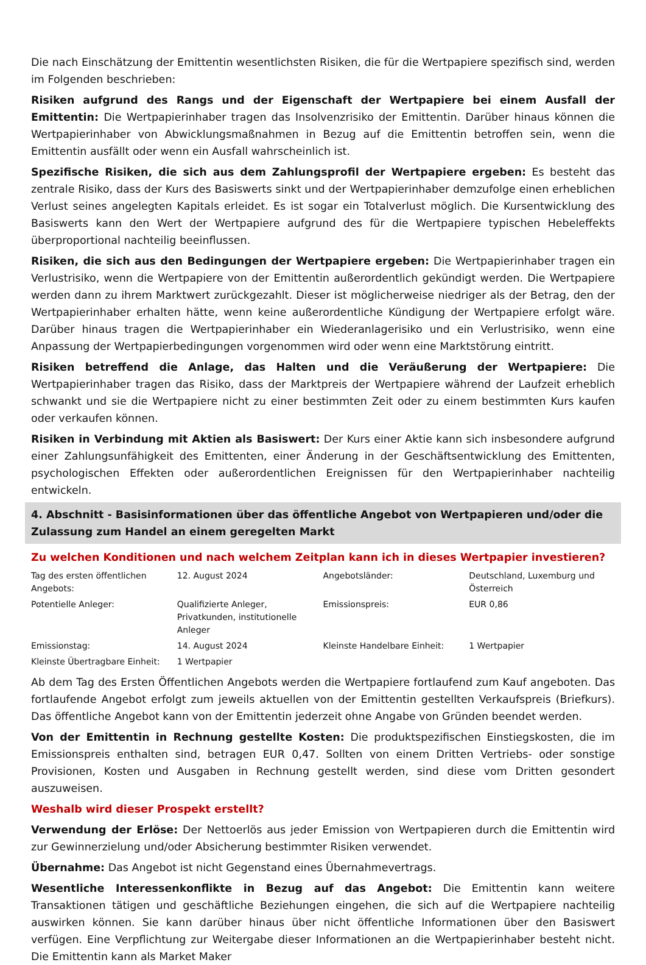Die nach Einschätzung der Emittentin wesentlichsten Risiken, die für die Wertpapiere spezifisch sind, werden im Folgenden beschrieben:
Risiken aufgrund des Rangs und der Eigenschaft der Wertpapiere bei einem Ausfall der Emittentin: Die Wertpapierinhaber tragen das Insolvenzrisiko der Emittentin. Darüber hinaus können die Wertpapierinhaber von Abwicklungsmaßnahmen in Bezug auf die Emittentin betroffen sein, wenn die Emittentin ausfällt oder wenn ein Ausfall wahrscheinlich ist.
Spezifische Risiken, die sich aus dem Zahlungsprofil der Wertpapiere ergeben: Es besteht das zentrale Risiko, dass der Kurs des Basiswerts sinkt und der Wertpapierinhaber demzufolge einen erheblichen Verlust seines angelegten Kapitals erleidet. Es ist sogar ein Totalverlust möglich. Die Kursentwicklung des Basiswerts kann den Wert der Wertpapiere aufgrund des für die Wertpapiere typischen Hebeleffekts überproportional nachteilig beeinflussen.
Risiken, die sich aus den Bedingungen der Wertpapiere ergeben: Die Wertpapierinhaber tragen ein Verlustrisiko, wenn die Wertpapiere von der Emittentin außerordentlich gekündigt werden. Die Wertpapiere werden dann zu ihrem Marktwert zurückgezahlt. Dieser ist möglicherweise niedriger als der Betrag, den der Wertpapierinhaber erhalten hätte, wenn keine außerordentliche Kündigung der Wertpapiere erfolgt wäre. Darüber hinaus tragen die Wertpapierinhaber ein Wiederanlagerisiko und ein Verlustrisiko, wenn eine Anpassung der Wertpapierbedingungen vorgenommen wird oder wenn eine Marktstörung eintritt.
Risiken betreffend die Anlage, das Halten und die Veräußerung der Wertpapiere: Die Wertpapierinhaber tragen das Risiko, dass der Marktpreis der Wertpapiere während der Laufzeit erheblich schwankt und sie die Wertpapiere nicht zu einer bestimmten Zeit oder zu einem bestimmten Kurs kaufen oder verkaufen können.
Risiken in Verbindung mit Aktien als Basiswert: Der Kurs einer Aktie kann sich insbesondere aufgrund einer Zahlungsunfähigkeit des Emittenten, einer Änderung in der Geschäftsentwicklung des Emittenten, psychologischen Effekten oder außerordentlichen Ereignissen für den Wertpapierinhaber nachteilig entwickeln.
4. Abschnitt - Basisinformationen über das öffentliche Angebot von Wertpapieren und/oder die Zulassung zum Handel an einem geregelten Markt
Zu welchen Konditionen und nach welchem Zeitplan kann ich in dieses Wertpapier investieren?
| Tag des ersten öffentlichen Angebots: | 12. August 2024 | Angebotsländer: | Deutschland, Luxemburg und Österreich |
| Potentielle Anleger: | Qualifizierte Anleger, Privatkunden, institutionelle Anleger | Emissionspreis: | EUR 0,86 |
| Emissionstag: | 14. August 2024 | Kleinste Handelbare Einheit: | 1 Wertpapier |
| Kleinste Übertragbare Einheit: | 1 Wertpapier | | |
Ab dem Tag des Ersten Öffentlichen Angebots werden die Wertpapiere fortlaufend zum Kauf angeboten. Das fortlaufende Angebot erfolgt zum jeweils aktuellen von der Emittentin gestellten Verkaufspreis (Briefkurs). Das öffentliche Angebot kann von der Emittentin jederzeit ohne Angabe von Gründen beendet werden.
Von der Emittentin in Rechnung gestellte Kosten: Die produktspezifischen Einstiegskosten, die im Emissionspreis enthalten sind, betragen EUR 0,47. Sollten von einem Dritten Vertriebs- oder sonstige Provisionen, Kosten und Ausgaben in Rechnung gestellt werden, sind diese vom Dritten gesondert auszuweisen.
Weshalb wird dieser Prospekt erstellt?
Verwendung der Erlöse: Der Nettoerlös aus jeder Emission von Wertpapieren durch die Emittentin wird zur Gewinnerzielung und/oder Absicherung bestimmter Risiken verwendet.
Übernahme: Das Angebot ist nicht Gegenstand eines Übernahmevertrags.
Wesentliche Interessenkonflikte in Bezug auf das Angebot: Die Emittentin kann weitere Transaktionen tätigen und geschäftliche Beziehungen eingehen, die sich auf die Wertpapiere nachteilig auswirken können. Sie kann darüber hinaus über nicht öffentliche Informationen über den Basiswert verfügen. Eine Verpflichtung zur Weitergabe dieser Informationen an die Wertpapierinhaber besteht nicht. Die Emittentin kann als Market Maker